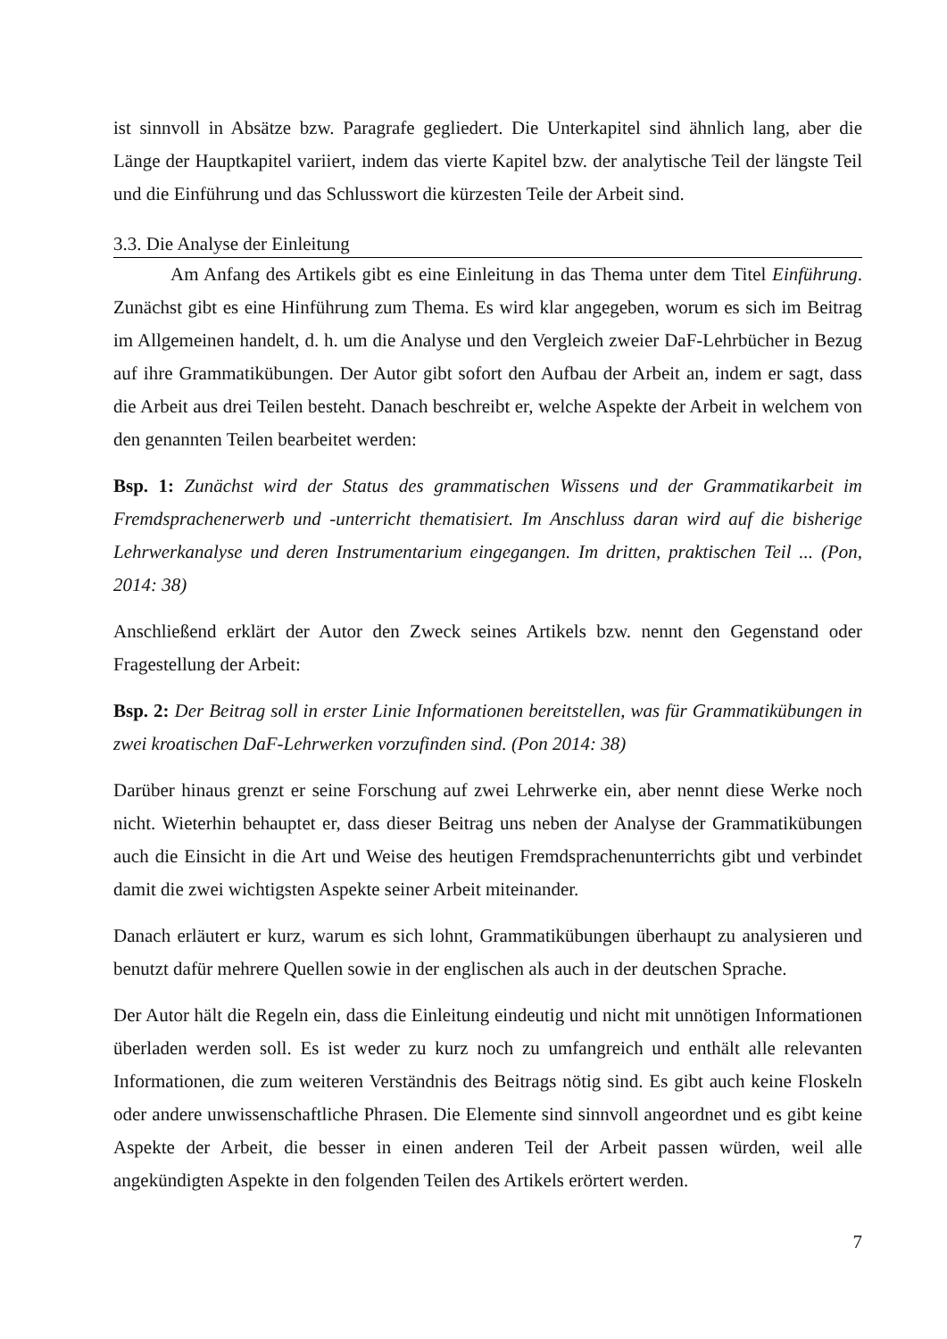ist sinnvoll in Absätze bzw. Paragrafe gegliedert. Die Unterkapitel sind ähnlich lang, aber die Länge der Hauptkapitel variiert, indem das vierte Kapitel bzw. der analytische Teil der längste Teil und die Einführung und das Schlusswort die kürzesten Teile der Arbeit sind.
3.3. Die Analyse der Einleitung
Am Anfang des Artikels gibt es eine Einleitung in das Thema unter dem Titel Einführung. Zunächst gibt es eine Hinführung zum Thema. Es wird klar angegeben, worum es sich im Beitrag im Allgemeinen handelt, d. h. um die Analyse und den Vergleich zweier DaF-Lehrbücher in Bezug auf ihre Grammatikübungen. Der Autor gibt sofort den Aufbau der Arbeit an, indem er sagt, dass die Arbeit aus drei Teilen besteht. Danach beschreibt er, welche Aspekte der Arbeit in welchem von den genannten Teilen bearbeitet werden:
Bsp. 1: Zunächst wird der Status des grammatischen Wissens und der Grammatikarbeit im Fremdsprachenerwerb und -unterricht thematisiert. Im Anschluss daran wird auf die bisherige Lehrwerkanalyse und deren Instrumentarium eingegangen. Im dritten, praktischen Teil ... (Pon, 2014: 38)
Anschließend erklärt der Autor den Zweck seines Artikels bzw. nennt den Gegenstand oder Fragestellung der Arbeit:
Bsp. 2: Der Beitrag soll in erster Linie Informationen bereitstellen, was für Grammatikübungen in zwei kroatischen DaF-Lehrwerken vorzufinden sind. (Pon 2014: 38)
Darüber hinaus grenzt er seine Forschung auf zwei Lehrwerke ein, aber nennt diese Werke noch nicht. Wieterhin behauptet er, dass dieser Beitrag uns neben der Analyse der Grammatikübungen auch die Einsicht in die Art und Weise des heutigen Fremdsprachenunterrichts gibt und verbindet damit die zwei wichtigsten Aspekte seiner Arbeit miteinander.
Danach erläutert er kurz, warum es sich lohnt, Grammatikübungen überhaupt zu analysieren und benutzt dafür mehrere Quellen sowie in der englischen als auch in der deutschen Sprache.
Der Autor hält die Regeln ein, dass die Einleitung eindeutig und nicht mit unnötigen Informationen überladen werden soll. Es ist weder zu kurz noch zu umfangreich und enthält alle relevanten Informationen, die zum weiteren Verständnis des Beitrags nötig sind. Es gibt auch keine Floskeln oder andere unwissenschaftliche Phrasen. Die Elemente sind sinnvoll angeordnet und es gibt keine Aspekte der Arbeit, die besser in einen anderen Teil der Arbeit passen würden, weil alle angekündigten Aspekte in den folgenden Teilen des Artikels erörtert werden.
7